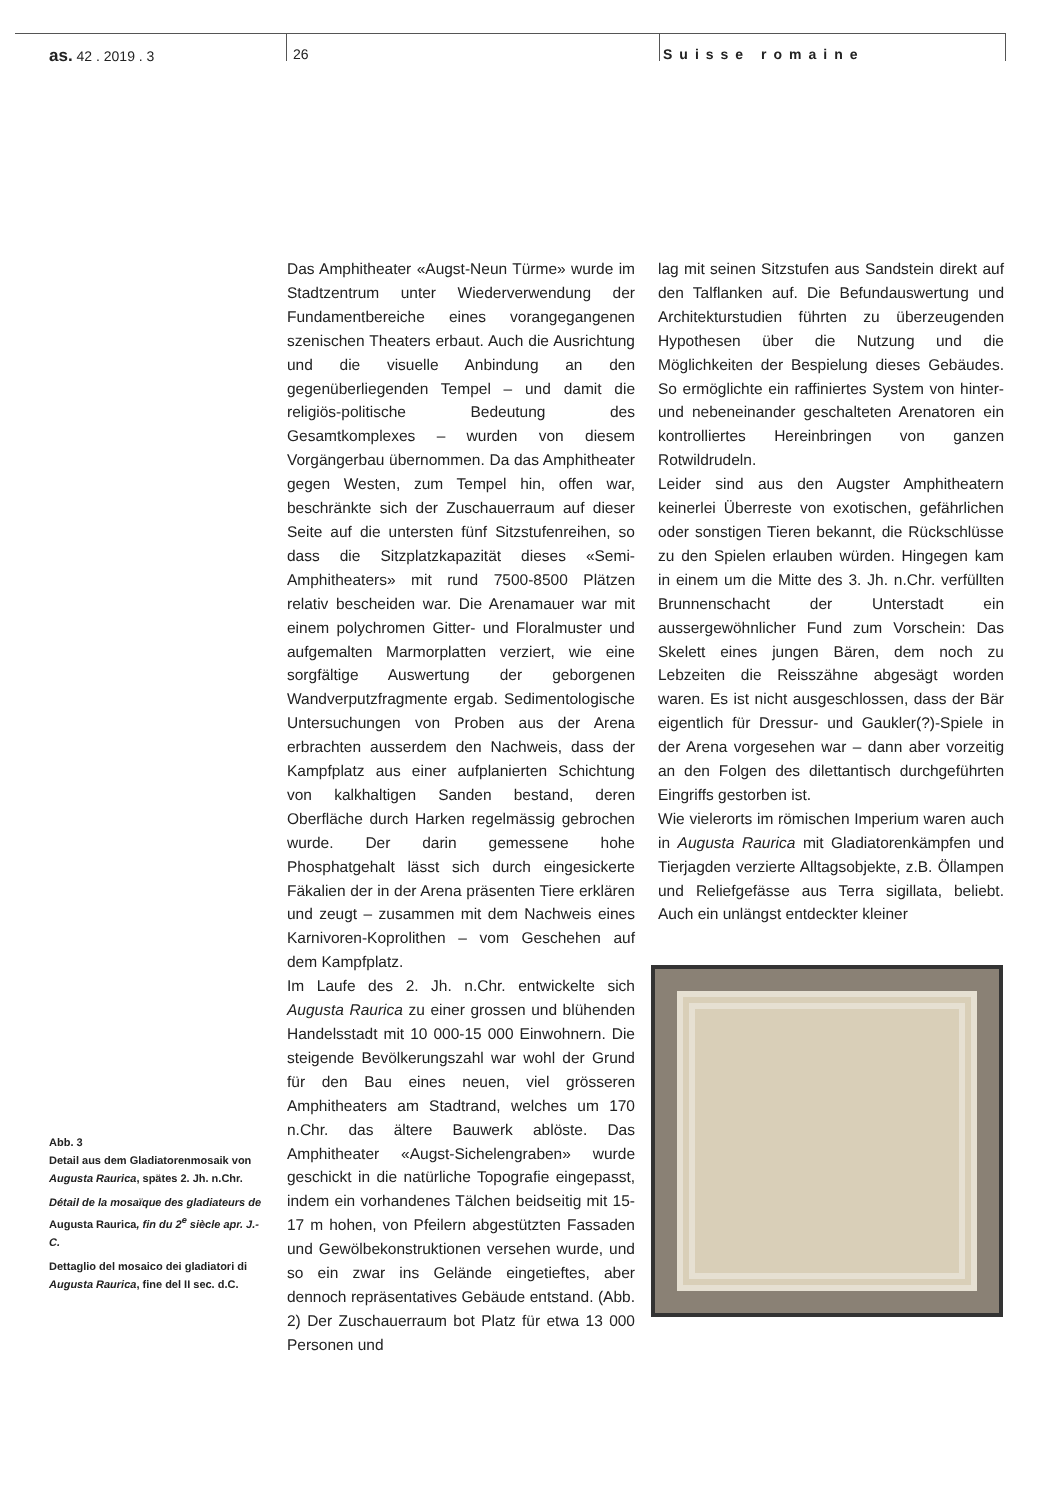as. 42 . 2019 . 3 26 Suisse romaine
Das Amphitheater «Augst-Neun Türme» wurde im Stadtzentrum unter Wiederverwendung der Fundamentbereiche eines vorangegangenen szenischen Theaters erbaut. Auch die Ausrichtung und die visuelle Anbindung an den gegenüberliegenden Tempel – und damit die religiös-politische Bedeutung des Gesamtkomplexes – wurden von diesem Vorgängerbau übernommen. Da das Amphitheater gegen Westen, zum Tempel hin, offen war, beschränkte sich der Zuschauerraum auf dieser Seite auf die untersten fünf Sitzstufenreihen, so dass die Sitzplatzkapazität dieses «Semi-Amphitheaters» mit rund 7500-8500 Plätzen relativ bescheiden war. Die Arenamauer war mit einem polychromen Gitter- und Floralmuster und aufgemalten Marmorplatten verziert, wie eine sorgfältige Auswertung der geborgenen Wandverputzfragmente ergab. Sedimentologische Untersuchungen von Proben aus der Arena erbrachten ausserdem den Nachweis, dass der Kampfplatz aus einer aufplanierten Schichtung von kalkhaltigen Sanden bestand, deren Oberfläche durch Harken regelmässig gebrochen wurde. Der darin gemessene hohe Phosphatgehalt lässt sich durch eingesickerte Fäkalien der in der Arena präsenten Tiere erklären und zeugt – zusammen mit dem Nachweis eines Karnivoren-Koprolithen – vom Geschehen auf dem Kampfplatz.
Im Laufe des 2. Jh. n.Chr. entwickelte sich Augusta Raurica zu einer grossen und blühenden Handelsstadt mit 10 000-15 000 Einwohnern. Die steigende Bevölkerungszahl war wohl der Grund für den Bau eines neuen, viel grösseren Amphitheaters am Stadtrand, welches um 170 n.Chr. das ältere Bauwerk ablöste. Das Amphitheater «Augst-Sichelengraben» wurde geschickt in die natürliche Topografie eingepasst, indem ein vorhandenes Tälchen beidseitig mit 15-17 m hohen, von Pfeilern abgestützten Fassaden und Gewölbekonstruktionen versehen wurde, und so ein zwar ins Gelände eingetieftes, aber dennoch repräsentatives Gebäude entstand. (Abb. 2) Der Zuschauerraum bot Platz für etwa 13 000 Personen und
lag mit seinen Sitzstufen aus Sandstein direkt auf den Talflanken auf. Die Befundauswertung und Architekturstudien führten zu überzeugenden Hypothesen über die Nutzung und die Möglichkeiten der Bespielung dieses Gebäudes. So ermöglichte ein raffiniertes System von hinter- und nebeneinander geschalteten Arenatoren ein kontrolliertes Hereinbringen von ganzen Rotwildrudeln.
Leider sind aus den Augster Amphitheatern keinerlei Überreste von exotischen, gefährlichen oder sonstigen Tieren bekannt, die Rückschlüsse zu den Spielen erlauben würden. Hingegen kam in einem um die Mitte des 3. Jh. n.Chr. verfüllten Brunnenschacht der Unterstadt ein aussergewöhnlicher Fund zum Vorschein: Das Skelett eines jungen Bären, dem noch zu Lebzeiten die Reisszähne abgesägt worden waren. Es ist nicht ausgeschlossen, dass der Bär eigentlich für Dressur- und Gaukler(?)-Spiele in der Arena vorgesehen war – dann aber vorzeitig an den Folgen des dilettantisch durchgeführten Eingriffs gestorben ist.
Wie vielerorts im römischen Imperium waren auch in Augusta Raurica mit Gladiatorenkämpfen und Tierjagden verzierte Alltagsobjekte, z.B. Öllampen und Reliefgefässe aus Terra sigillata, beliebt. Auch ein unlängst entdeckter kleiner
Abb. 3
Detail aus dem Gladiatorenmosaik von Augusta Raurica, spätes 2. Jh. n.Chr.
Détail de la mosaïque des gladiateurs de Augusta Raurica, fin du 2<sup>e</sup> siècle apr. J.-C.
Dettaglio del mosaico dei gladiatori di Augusta Raurica, fine del II sec. d.C.